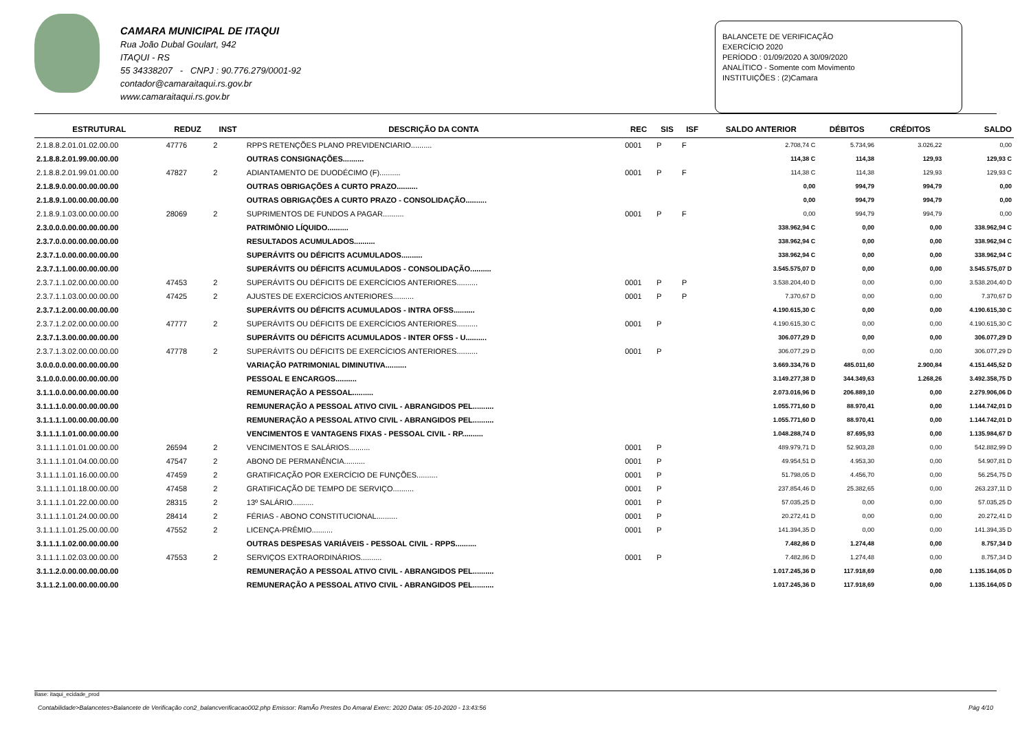CAMARA MUNICIPAL DE ITAQUI
Rua João Dubal Goulart, 942
ITAQUI - RS
55 34338207 - CNPJ : 90.776.279/0001-92
contador@camaraitaqui.rs.gov.br
www.camaraitaqui.rs.gov.br
BALANCETE DE VERIFICAÇÃO
EXERCÍCIO 2020
PERÍODO : 01/09/2020 A 30/09/2020
ANALÍTICO - Somente com Movimento
INSTITUIÇÕES : (2)Camara
| ESTRUTURAL | REDUZ | INST | DESCRIÇÃO DA CONTA | REC | SIS | ISF | SALDO ANTERIOR | DÉBITOS | CRÉDITOS | SALDO |
| --- | --- | --- | --- | --- | --- | --- | --- | --- | --- | --- |
| 2.1.8.8.2.01.01.02.00.00 | 47776 | 2 | RPPS RETENÇÕES PLANO PREVIDENCIARIO.......... | 0001 | P | F | 2.708,74 C | 5.734,96 | 3.026,22 | 0,00 |
| 2.1.8.8.2.01.99.00.00.00 | | | OUTRAS CONSIGNAÇÕES.......... | | | | 114,38 C | 114,38 | 129,93 | 129,93 C |
| 2.1.8.8.2.01.99.01.00.00 | 47827 | 2 | ADIANTAMENTO DE DUODÉCIMO (F).......... | 0001 | P | F | 114,38 C | 114,38 | 129,93 | 129,93 C |
| 2.1.8.9.0.00.00.00.00.00 | | | OUTRAS OBRIGAÇÕES A CURTO PRAZO.......... | | | | 0,00 | 994,79 | 994,79 | 0,00 |
| 2.1.8.9.1.00.00.00.00.00 | | | OUTRAS OBRIGAÇÕES A CURTO PRAZO - CONSOLIDAÇÃO.......... | | | | 0,00 | 994,79 | 994,79 | 0,00 |
| 2.1.8.9.1.03.00.00.00.00 | 28069 | 2 | SUPRIMENTOS DE FUNDOS A PAGAR.......... | 0001 | P | F | 0,00 | 994,79 | 994,79 | 0,00 |
| 2.3.0.0.0.00.00.00.00.00 | | | PATRIMÔNIO LÍQUIDO.......... | | | | 338.962,94 C | 0,00 | 0,00 | 338.962,94 C |
| 2.3.7.0.0.00.00.00.00.00 | | | RESULTADOS ACUMULADOS.......... | | | | 338.962,94 C | 0,00 | 0,00 | 338.962,94 C |
| 2.3.7.1.0.00.00.00.00.00 | | | SUPERÁVITS OU DÉFICITS ACUMULADOS.......... | | | | 338.962,94 C | 0,00 | 0,00 | 338.962,94 C |
| 2.3.7.1.1.00.00.00.00.00 | | | SUPERÁVITS OU DÉFICITS ACUMULADOS - CONSOLIDAÇÃO.......... | | | | 3.545.575,07 D | 0,00 | 0,00 | 3.545.575,07 D |
| 2.3.7.1.1.02.00.00.00.00 | 47453 | 2 | SUPERÁVITS OU DÉFICITS DE EXERCÍCIOS ANTERIORES.......... | 0001 | P | P | 3.538.204,40 D | 0,00 | 0,00 | 3.538.204,40 D |
| 2.3.7.1.1.03.00.00.00.00 | 47425 | 2 | AJUSTES DE EXERCÍCIOS ANTERIORES.......... | 0001 | P | P | 7.370,67 D | 0,00 | 0,00 | 7.370,67 D |
| 2.3.7.1.2.00.00.00.00.00 | | | SUPERÁVITS OU DÉFICITS ACUMULADOS - INTRA OFSS.......... | | | | 4.190.615,30 C | 0,00 | 0,00 | 4.190.615,30 C |
| 2.3.7.1.2.02.00.00.00.00 | 47777 | 2 | SUPERÁVITS OU DÉFICITS DE EXERCÍCIOS ANTERIORES.......... | 0001 | P | | 4.190.615,30 C | 0,00 | 0,00 | 4.190.615,30 C |
| 2.3.7.1.3.00.00.00.00.00 | | | SUPERÁVITS OU DÉFICITS ACUMULADOS - INTER OFSS - U.......... | | | | 306.077,29 D | 0,00 | 0,00 | 306.077,29 D |
| 2.3.7.1.3.02.00.00.00.00 | 47778 | 2 | SUPERÁVITS OU DÉFICITS DE EXERCÍCIOS ANTERIORES.......... | 0001 | P | | 306.077,29 D | 0,00 | 0,00 | 306.077,29 D |
| 3.0.0.0.0.00.00.00.00.00 | | | VARIAÇÃO PATRIMONIAL DIMINUTIVA.......... | | | | 3.669.334,76 D | 485.011,60 | 2.900,84 | 4.151.445,52 D |
| 3.1.0.0.0.00.00.00.00.00 | | | PESSOAL E ENCARGOS.......... | | | | 3.149.277,38 D | 344.349,63 | 1.268,26 | 3.492.358,75 D |
| 3.1.1.0.0.00.00.00.00.00 | | | REMUNERAÇÃO A PESSOAL.......... | | | | 2.073.016,96 D | 206.889,10 | 0,00 | 2.279.906,06 D |
| 3.1.1.1.0.00.00.00.00.00 | | | REMUNERAÇÃO A PESSOAL ATIVO CIVIL - ABRANGIDOS PEL.......... | | | | 1.055.771,60 D | 88.970,41 | 0,00 | 1.144.742,01 D |
| 3.1.1.1.1.00.00.00.00.00 | | | REMUNERAÇÃO A PESSOAL ATIVO CIVIL - ABRANGIDOS PEL.......... | | | | 1.055.771,60 D | 88.970,41 | 0,00 | 1.144.742,01 D |
| 3.1.1.1.1.01.00.00.00.00 | | | VENCIMENTOS E VANTAGENS FIXAS - PESSOAL CIVIL - RP.......... | | | | 1.048.288,74 D | 87.695,93 | 0,00 | 1.135.984,67 D |
| 3.1.1.1.1.01.01.00.00.00 | 26594 | 2 | VENCIMENTOS E SALÁRIOS.......... | 0001 | P | | 489.979,71 D | 52.903,28 | 0,00 | 542.882,99 D |
| 3.1.1.1.1.01.04.00.00.00 | 47547 | 2 | ABONO DE PERMANÊNCIA.......... | 0001 | P | | 49.954,51 D | 4.953,30 | 0,00 | 54.907,81 D |
| 3.1.1.1.1.01.16.00.00.00 | 47459 | 2 | GRATIFICAÇÃO POR EXERCÍCIO DE FUNÇÕES.......... | 0001 | P | | 51.798,05 D | 4.456,70 | 0,00 | 56.254,75 D |
| 3.1.1.1.1.01.18.00.00.00 | 47458 | 2 | GRATIFICAÇÃO DE TEMPO DE SERVIÇO.......... | 0001 | P | | 237.854,46 D | 25.382,65 | 0,00 | 263.237,11 D |
| 3.1.1.1.1.01.22.00.00.00 | 28315 | 2 | 13º SALÁRIO.......... | 0001 | P | | 57.035,25 D | 0,00 | 0,00 | 57.035,25 D |
| 3.1.1.1.1.01.24.00.00.00 | 28414 | 2 | FÉRIAS - ABONO CONSTITUCIONAL.......... | 0001 | P | | 20.272,41 D | 0,00 | 0,00 | 20.272,41 D |
| 3.1.1.1.1.01.25.00.00.00 | 47552 | 2 | LICENÇA-PRÊMIO.......... | 0001 | P | | 141.394,35 D | 0,00 | 0,00 | 141.394,35 D |
| 3.1.1.1.1.02.00.00.00.00 | | | OUTRAS DESPESAS VARIÁVEIS - PESSOAL CIVIL - RPPS.......... | | | | 7.482,86 D | 1.274,48 | 0,00 | 8.757,34 D |
| 3.1.1.1.1.02.03.00.00.00 | 47553 | 2 | SERVIÇOS EXTRAORDINÁRIOS.......... | 0001 | P | | 7.482,86 D | 1.274,48 | 0,00 | 8.757,34 D |
| 3.1.1.2.0.00.00.00.00.00 | | | REMUNERAÇÃO A PESSOAL ATIVO CIVIL - ABRANGIDOS PEL.......... | | | | 1.017.245,36 D | 117.918,69 | 0,00 | 1.135.164,05 D |
| 3.1.1.2.1.00.00.00.00.00 | | | REMUNERAÇÃO A PESSOAL ATIVO CIVIL - ABRANGIDOS PEL.......... | | | | 1.017.245,36 D | 117.918,69 | 0,00 | 1.135.164,05 D |
Base: itaqui_ecidade_prod
Contabilidade>Balancetes>Balancete de Verificação con2_balancverificacao002.php Emissor: RamÃo Prestes Do Amaral Exerc: 2020 Data: 05-10-2020 - 13:43:56 Pág 4/10